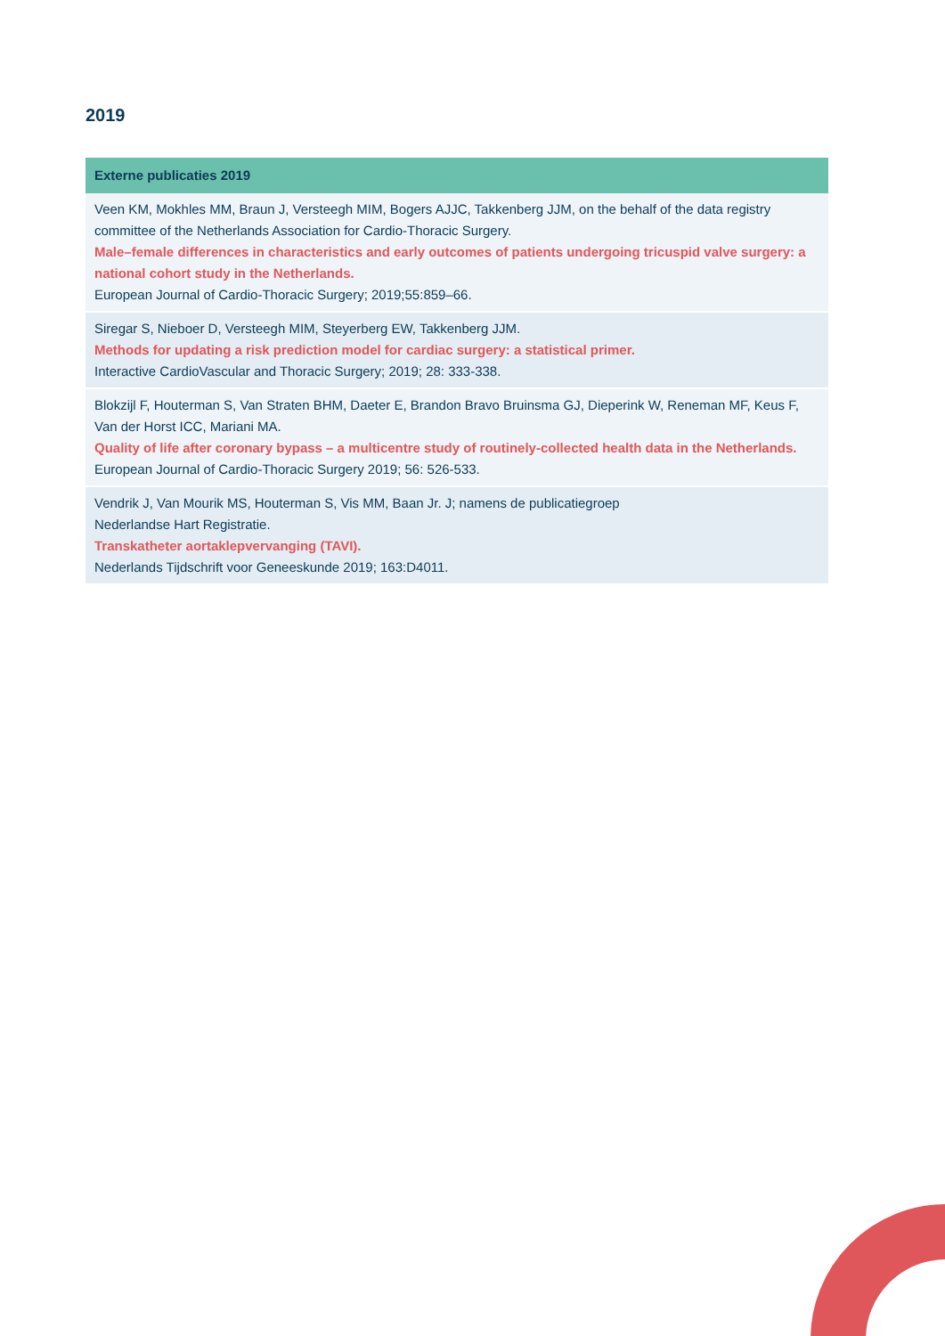2019
| Externe publicaties 2019 |
| --- |
| Veen KM, Mokhles MM, Braun J, Versteegh MIM, Bogers AJJC, Takkenberg JJM, on the behalf of the data registry committee of the Netherlands Association for Cardio-Thoracic Surgery. Male–female differences in characteristics and early outcomes of patients undergoing tricuspid valve surgery: a national cohort study in the Netherlands. European Journal of Cardio-Thoracic Surgery; 2019;55:859–66. |
| Siregar S, Nieboer D, Versteegh MIM, Steyerberg EW, Takkenberg JJM. Methods for updating a risk prediction model for cardiac surgery: a statistical primer. Interactive CardioVascular and Thoracic Surgery; 2019; 28: 333-338. |
| Blokzijl F, Houterman S, Van Straten BHM, Daeter E, Brandon Bravo Bruinsma GJ, Dieperink W, Reneman MF, Keus F, Van der Horst ICC, Mariani MA. Quality of life after coronary bypass – a multicentre study of routinely-collected health data in the Netherlands. European Journal of Cardio-Thoracic Surgery 2019; 56: 526-533. |
| Vendrik J, Van Mourik MS, Houterman S, Vis MM, Baan Jr. J; namens de publicatiegroep Nederlandse Hart Registratie. Transkatheter aortaklepvervanging (TAVI). Nederlands Tijdschrift voor Geneeskunde 2019; 163:D4011. |